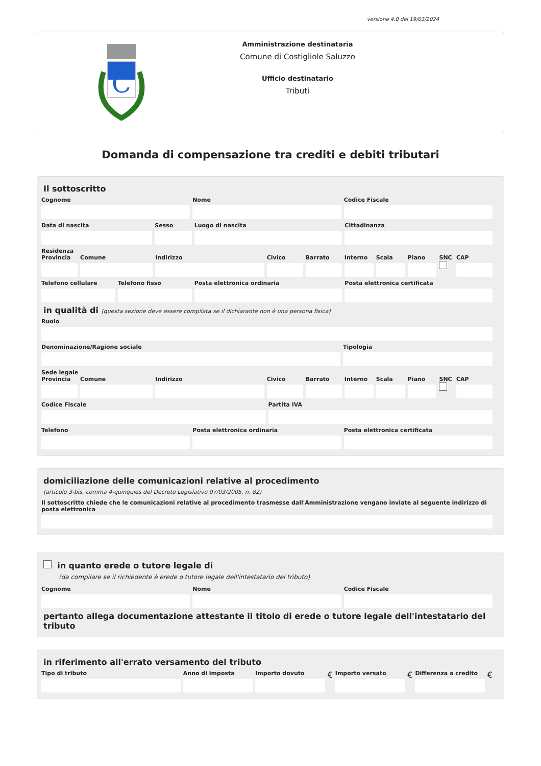versione 4.0 del 19/03/2024
C
Amministrazione destinataria
Comune di Costigliole Saluzzo
Ufficio destinatario
Tributi
Domanda di compensazione tra crediti e debiti tributari
Il sottoscritto
Cognome Nome Codice Fiscale
Data di nascita Sesso Luogo di nascita Cittadinanza
Residenza
Provincia Comune Indirizzo Civico Barrato Interno Scala Piano SNC CAP
Telefono cellulare Telefono fisso Posta elettronica ordinaria Posta elettronica certificata
in qualità di (questa sezione deve essere compilata se il dichiarante non è una persona fisica)
Ruolo
Denominazione/Ragione sociale Tipologia
Sede legale
Provincia Comune Indirizzo Civico Barrato Interno Scala Piano SNC CAP
Codice Fiscale Partita IVA
Telefono Posta elettronica ordinaria Posta elettronica certificata
domiciliazione delle comunicazioni relative al procedimento
(articolo 3-bis, comma 4-quinquies del Decreto Legislativo 07/03/2005, n. 82)
Il sottoscritto chiede che le comunicazioni relative al procedimento trasmesse dall'Amministrazione vengano inviate al seguente indirizzo di posta elettronica
in quanto erede o tutore legale di
(da compilare se il richiedente è erede o tutore legale dell'intestatario del tributo)
Cognome Nome Codice Fiscale
pertanto allega documentazione attestante il titolo di erede o tutore legale dell'intestatario del tributo
in riferimento all'errato versamento del tributo
Tipo di tributo Anno di imposta Importo dovuto
€
Importo versato
€
Differenza a credito
€